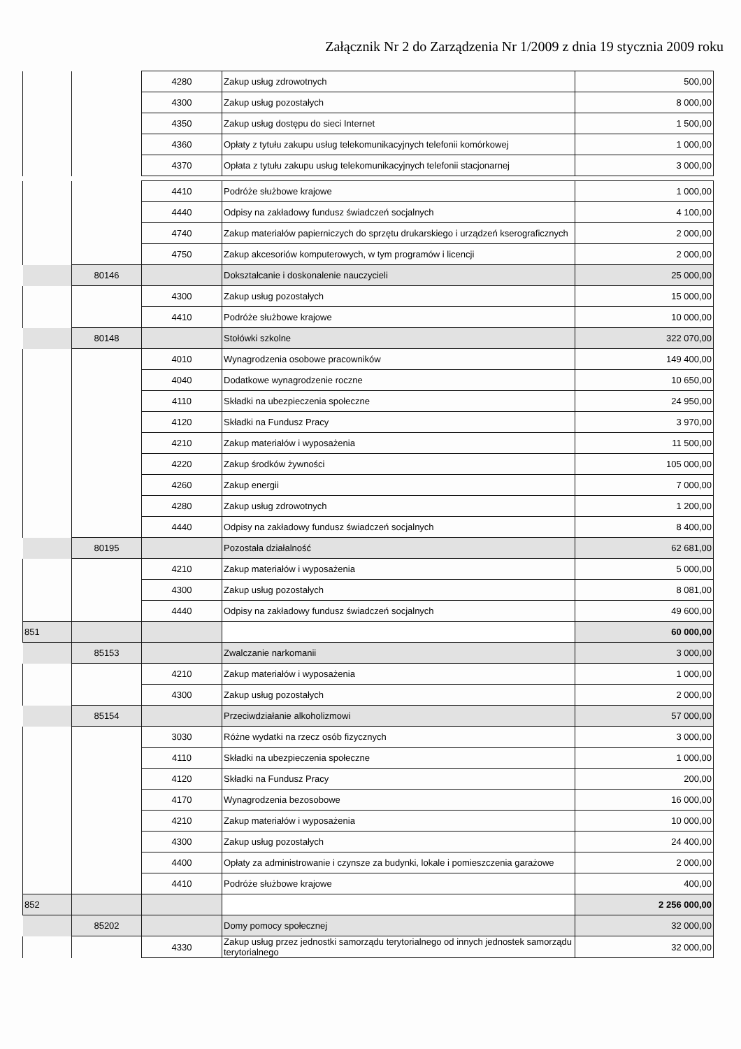Załącznik Nr 2 do Zarządzenia Nr 1/2009 z dnia 19 stycznia 2009 roku
| | | 4280 | Zakup usług zdrowotnych | 500,00 |
| | | 4300 | Zakup usług pozostałych | 8 000,00 |
| | | 4350 | Zakup usług dostępu do sieci Internet | 1 500,00 |
| | | 4360 | Opłaty z tytułu zakupu usług telekomunikacyjnych telefonii komórkowej | 1 000,00 |
| | | 4370 | Opłata z tytułu zakupu usług telekomunikacyjnych telefonii stacjonarnej | 3 000,00 |
| | | 4410 | Podróże służbowe krajowe | 1 000,00 |
| | | 4440 | Odpisy na zakładowy fundusz świadczeń socjalnych | 4 100,00 |
| | | 4740 | Zakup materiałów papierniczych do sprzętu drukarskiego i urządzeń kserograficznych | 2 000,00 |
| | | 4750 | Zakup akcesoriów komputerowych, w tym programów i licencji | 2 000,00 |
| | 80146 | | Dokształcanie i doskonalenie nauczycieli | 25 000,00 |
| | | 4300 | Zakup usług pozostałych | 15 000,00 |
| | | 4410 | Podróże służbowe krajowe | 10 000,00 |
| | 80148 | | Stołówki szkolne | 322 070,00 |
| | | 4010 | Wynagrodzenia osobowe pracowników | 149 400,00 |
| | | 4040 | Dodatkowe wynagrodzenie roczne | 10 650,00 |
| | | 4110 | Składki na ubezpieczenia społeczne | 24 950,00 |
| | | 4120 | Składki na Fundusz Pracy | 3 970,00 |
| | | 4210 | Zakup materiałów i wyposażenia | 11 500,00 |
| | | 4220 | Zakup środków żywności | 105 000,00 |
| | | 4260 | Zakup energii | 7 000,00 |
| | | 4280 | Zakup usług zdrowotnych | 1 200,00 |
| | | 4440 | Odpisy na zakładowy fundusz świadczeń socjalnych | 8 400,00 |
| | 80195 | | Pozostała działalność | 62 681,00 |
| | | 4210 | Zakup materiałów i wyposażenia | 5 000,00 |
| | | 4300 | Zakup usług pozostałych | 8 081,00 |
| | | 4440 | Odpisy na zakładowy fundusz świadczeń socjalnych | 49 600,00 |
| 851 | | | | 60 000,00 |
| | 85153 | | Zwalczanie narkomanii | 3 000,00 |
| | | 4210 | Zakup materiałów i wyposażenia | 1 000,00 |
| | | 4300 | Zakup usług pozostałych | 2 000,00 |
| | 85154 | | Przeciwdziałanie alkoholizmowi | 57 000,00 |
| | | 3030 | Różne wydatki na rzecz osób fizycznych | 3 000,00 |
| | | 4110 | Składki na ubezpieczenia społeczne | 1 000,00 |
| | | 4120 | Składki na Fundusz Pracy | 200,00 |
| | | 4170 | Wynagrodzenia bezosobowe | 16 000,00 |
| | | 4210 | Zakup materiałów i wyposażenia | 10 000,00 |
| | | 4300 | Zakup usług pozostałych | 24 400,00 |
| | | 4400 | Opłaty za administrowanie i czynsze za budynki, lokale i pomieszczenia garażowe | 2 000,00 |
| | | 4410 | Podróże służbowe krajowe | 400,00 |
| 852 | | | | 2 256 000,00 |
| | 85202 | | Domy pomocy społecznej | 32 000,00 |
| | | 4330 | Zakup usług przez jednostki samorządu terytorialnego od innych jednostek samorządu terytorialnego | 32 000,00 |